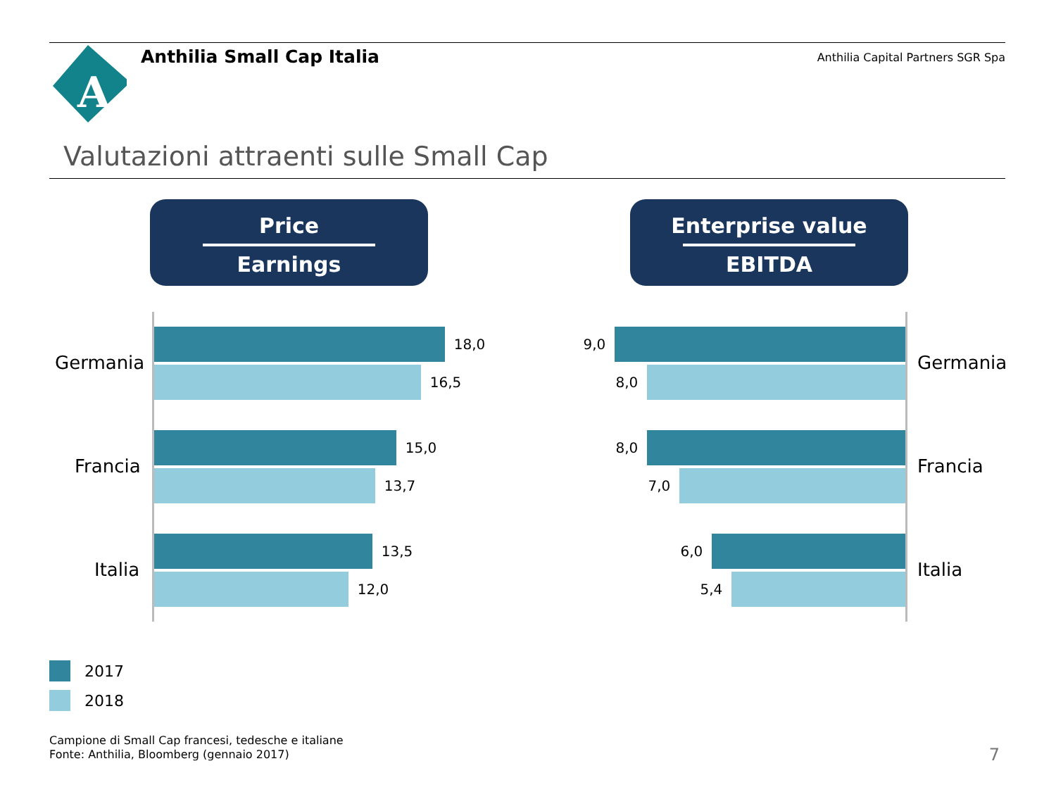A
Anthilia Small Cap Italia
Anthilia Capital Partners SGR Spa
Valutazioni attraenti sulle Small Cap
Price
Earnings
Enterprise value
EBITDA
Germania
18,0
16,5
Francia
15,0
13,7
Italia
13,5
12,0
9,0
8,0 Germania
8,0
7,0 Francia
6,0
5,4 Italia
2017
2018
Campione di Small Cap francesi, tedesche e italiane
Fonte: Anthilia, Bloomberg (gennaio 2017)
7